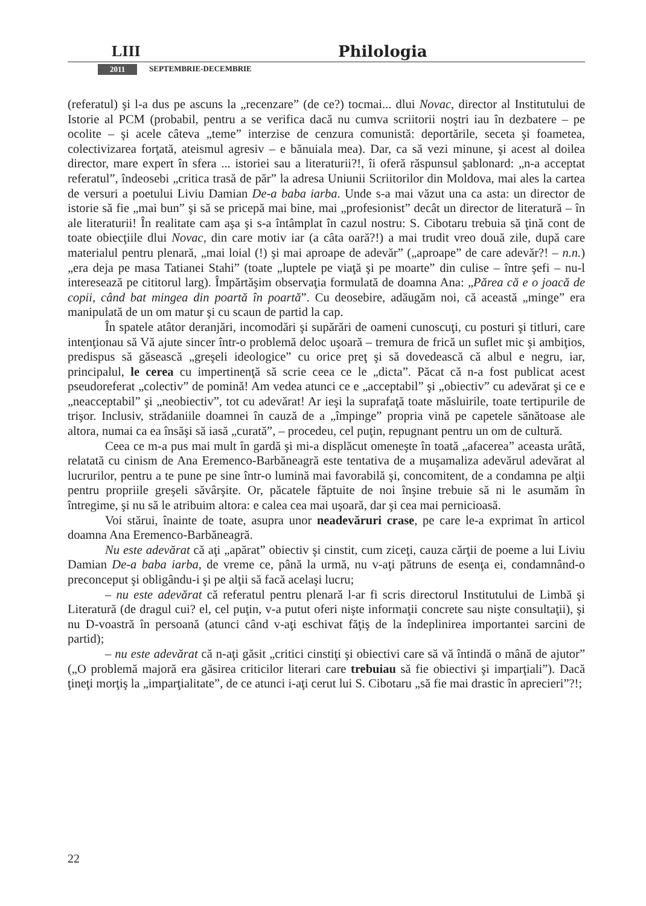LIII Philologia
2011 SEPTEMBRIE-DECEMBRIE
(referatul) şi l-a dus pe ascuns la „recenzare” (de ce?) tocmai... dlui Novac, director al Institutului de Istorie al PCM (probabil, pentru a se verifica dacă nu cumva scriitorii noştri iau în dezbatere – pe ocolite – şi acele câteva „teme” interzise de cenzura comunistă: deportările, seceta şi foametea, colectivizarea forţată, ateismul agresiv – e bănuiala mea). Dar, ca să vezi minune, şi acest al doilea director, mare expert în sfera ... istoriei sau a literaturii?!, îi oferă răspunsul şablonard: „n-a acceptat referatul”, îndeosebi „critica trasă de păr” la adresa Uniunii Scriitorilor din Moldova, mai ales la cartea de versuri a poetului Liviu Damian De-a baba iarba. Unde s-a mai văzut una ca asta: un director de istorie să fie „mai bun” şi să se pricepă mai bine, mai „profesionist” decât un director de literatură – în ale literaturii! În realitate cam aşa şi s-a întâmplat în cazul nostru: S. Cibotaru trebuia să ţină cont de toate obiecţiile dlui Novac, din care motiv iar (a câta oară?!) a mai trudit vreo două zile, după care materialul pentru plenară, „mai loial (!) şi mai aproape de adevăr” („aproape” de care adevăr?! – n.n.) „era deja pe masa Tatianei Stahi” (toate „luptele pe viaţă şi pe moarte” din culise – între şefi – nu-l interesează pe cititorul larg). Împărtăşim observaţia formulată de doamna Ana: „Părea că e o joacă de copii, când bat mingea din poartă în poartă”. Cu deosebire, adăugăm noi, că această „minge” era manipulată de un om matur şi cu scaun de partid la cap.
În spatele atâtor deranjări, incomodări şi supărări de oameni cunoscuţi, cu posturi şi titluri, care intenţionau să Vă ajute sincer într-o problemă deloc uşoară – tremura de frică un suflet mic şi ambiţios, predispus să găsească „greşeli ideologice” cu orice preţ şi să dovedească că albul e negru, iar, principalul, le cerea cu impertinenţă să scrie ceea ce le „dicta”. Păcat că n-a fost publicat acest pseudoreferat „colectiv” de pomină! Am vedea atunci ce e „acceptabil” şi „obiectiv” cu adevărat şi ce e „neacceptabil” şi „neobiectiv”, tot cu adevărat! Ar ieşi la suprafaţă toate măsluirile, toate tertipurile de trişor. Inclusiv, strădaniile doamnei în cauză de a „împinge” propria vină pe capetele sănătoase ale altora, numai ca ea însăşi să iasă „curată”, – procedeu, cel puţin, repugnant pentru un om de cultură.
Ceea ce m-a pus mai mult în gardă şi mi-a displăcut omeneşte în toată „afacerea” aceasta urâtă, relatată cu cinism de Ana Eremenco-Barbăneagră este tentativa de a muşamaliza adevărul adevărat al lucrurilor, pentru a te pune pe sine într-o lumină mai favorabilă şi, concomitent, de a condamna pe alţii pentru propriile greşeli săvârşite. Or, păcatele făptuite de noi înşine trebuie să ni le asumăm în întregime, şi nu să le atribuim altora: e calea cea mai uşoară, dar şi cea mai pernicioasă.
Voi stărui, înainte de toate, asupra unor neadevăruri crase, pe care le-a exprimat în articol doamna Ana Eremenco-Barbăneagră.
Nu este adevărat că aţi „apărat” obiectiv şi cinstit, cum ziceţi, cauza cărţii de poeme a lui Liviu Damian De-a baba iarba, de vreme ce, până la urmă, nu v-aţi pătruns de esenţa ei, condamnând-o preconceput şi obligându-i şi pe alţii să facă acelaşi lucru;
– nu este adevărat că referatul pentru plenară l-ar fi scris directorul Institutului de Limbă şi Literatură (de dragul cui? el, cel puţin, v-a putut oferi nişte informaţii concrete sau nişte consultaţii), şi nu D-voastră în persoană (atunci când v-aţi eschivat făţiş de la îndeplinirea importantei sarcini de partid);
– nu este adevărat că n-aţi găsit „critici cinstiţi şi obiectivi care să vă întindă o mână de ajutor” („O problemă majoră era găsirea criticilor literari care trebuiau să fie obiectivi şi imparţiali”). Dacă ţineţi morţiş la „imparţialitate”, de ce atunci i-aţi cerut lui S. Cibotaru „să fie mai drastic în aprecieri”?!;
22